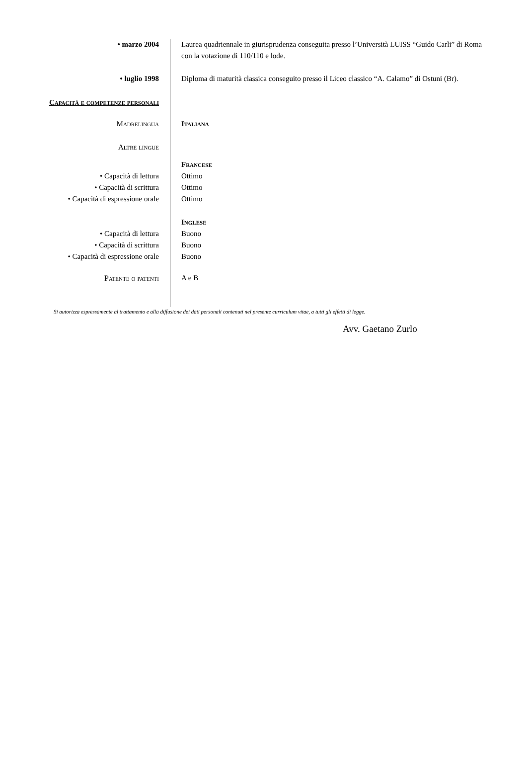• marzo 2004 Laurea quadriennale in giurisprudenza conseguita presso l’Università LUISS “Guido Carli” di Roma con la votazione di 110/110 e lode.
• luglio 1998 Diploma di maturità classica conseguito presso il Liceo classico “A. Calamo” di Ostuni (Br).
Capacità e competenze personali
Madrelingua Italiana
Altre lingue
Francese
• Capacità di lettura Ottimo
• Capacità di scrittura Ottimo
• Capacità di espressione orale Ottimo
Inglese
• Capacità di lettura Buono
• Capacità di scrittura Buono
• Capacità di espressione orale Buono
Patente o patenti A e B
Si autorizza espressamente al trattamento e alla diffusione dei dati personali contenuti nel presente curriculum vitae, a tutti gli effetti di legge.
Avv. Gaetano Zurlo